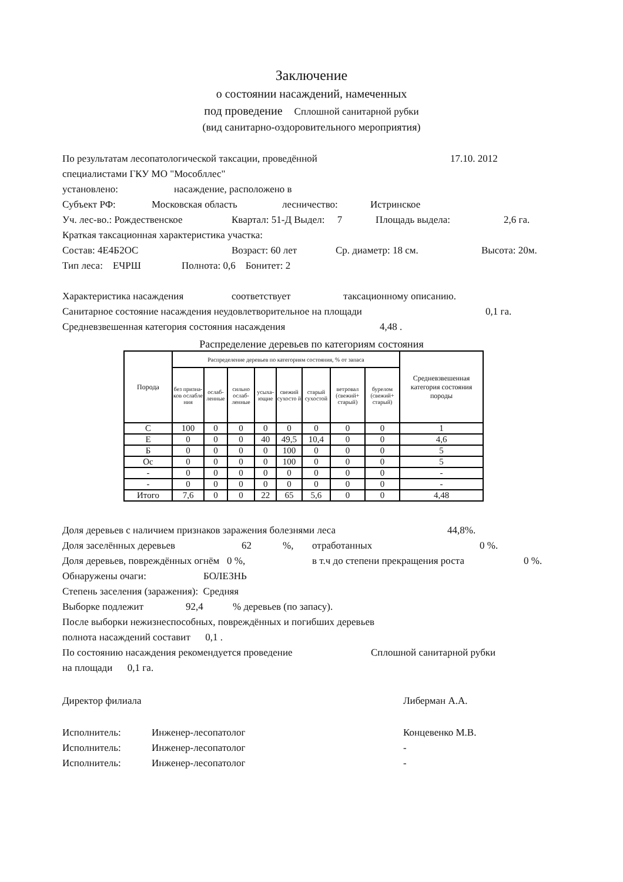Заключение
о состоянии насаждений, намеченных
под проведение Сплошной санитарной рубки
(вид санитарно-оздоровительного мероприятия)
По результатам лесопатологической таксации, проведённой 17.10. 2012
специалистами ГКУ МО "Мособллес"
установлено: насаждение, расположено в
Субъект РФ: Московская область лесничество: Истринское
Уч. лес-во.: Рождественское Квартал: 51-Д Выдел: 7 Площадь выдела: 2,6 га.
Краткая таксационная характеристика участка:
Состав: 4Е4Б2ОС Возраст: 60 лет Ср. диаметр: 18 см. Высота: 20м.
Тип леса: ЕЧРШ Полнота: 0,6 Бонитет: 2
Характеристика насаждения соответствует таксационному описанию.
Санитарное состояние насаждения неудовлетворительное на площади 0,1 га.
Средневзвешенная категория состояния насаждения 4,48 .
Распределение деревьев по категориям состояния
| Порода | Распределение деревьев по категориям состояния, % от запаса | | | | | | | | Средневзвешенная категория состояния породы |
| --- | --- | --- | --- | --- | --- | --- | --- | --- | --- |
| | без призна-ков ослабле ния | ослаб-ленные | сильно ослаб-ленные | усыха-ющие | свежий сухосто й | старый сухостой | ветровал (свежий+ старый) | бурелом (свежий+ старый) | |
| С | 100 | 0 | 0 | 0 | 0 | 0 | 0 | 0 | 1 |
| Е | 0 | 0 | 0 | 40 | 49,5 | 10,4 | 0 | 0 | 4,6 |
| Б | 0 | 0 | 0 | 0 | 100 | 0 | 0 | 0 | 5 |
| Ос | 0 | 0 | 0 | 0 | 100 | 0 | 0 | 0 | 5 |
| - | 0 | 0 | 0 | 0 | 0 | 0 | 0 | 0 | - |
| - | 0 | 0 | 0 | 0 | 0 | 0 | 0 | 0 | - |
| Итого | 7,6 | 0 | 0 | 22 | 65 | 5,6 | 0 | 0 | 4,48 |
Доля деревьев с наличием признаков заражения болезнями леса 44,8%.
Доля заселённых деревьев 62%, отработанных 0 %.
Доля деревьев, повреждённых огнём 0 %, в т.ч до степени прекращения роста 0 %.
Обнаружены очаги: БОЛЕЗНЬ
Степень заселения (заражения): Средняя
Выборке подлежит 92,4% деревьев (по запасу).
После выборки нежизнеспособных, повреждённых и погибших деревьев
полнота насаждений составит 0,1 .
По состоянию насаждения рекомендуется проведение Сплошной санитарной рубки
на площади 0,1 га.
Директор филиала Либерман А.А.
Исполнитель: Инженер-лесопатолог Концевенко М.В.
Исполнитель: Инженер-лесопатолог -
Исполнитель: Инженер-лесопатолог -